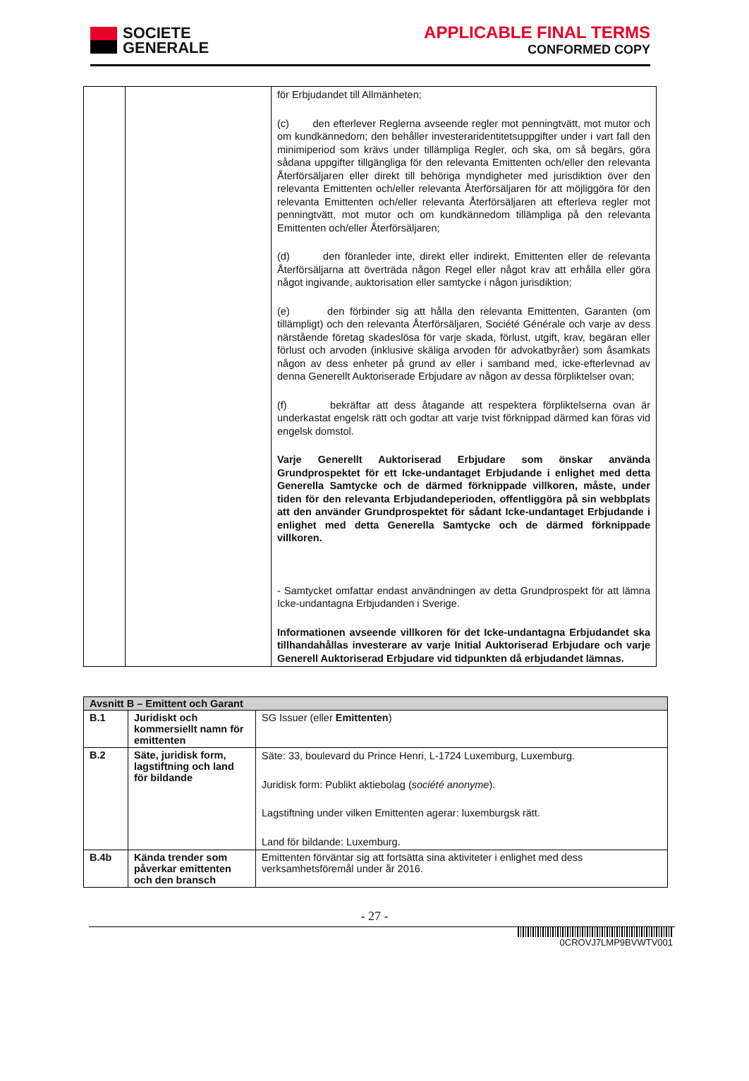SOCIETE
GENERALE
APPLICABLE FINAL TERMS
CONFORMED COPY
| | | för Erbjudandet till Allmänheten; (c) den efterlever Reglerna avseende regler mot penningtvätt, mot mutor och om kundkännedom; den behåller investeraridentitetsuppgifter under i vart fall den minimiperiod som krävs under tillämpliga Regler, och ska, om så begärs, göra sådana uppgifter tillgängliga för den relevanta Emittenten och/eller den relevanta Återförsäljaren eller direkt till behöriga myndigheter med jurisdiktion över den relevanta Emittenten och/eller relevanta Återförsäljaren för att möjliggöra för den relevanta Emittenten och/eller relevanta Återförsäljaren att efterleva regler mot penningtvätt, mot mutor och om kundkännedom tillämpliga på den relevanta Emittenten och/eller Återförsäljaren; (d) den föranleder inte, direkt eller indirekt, Emittenten eller de relevanta Återförsäljarna att överträda någon Regel eller något krav att erhålla eller göra något ingivande, auktorisation eller samtycke i någon jurisdiktion; (e) den förbinder sig att hålla den relevanta Emittenten, Garanten (om tillämpligt) och den relevanta Återförsäljaren, Société Générale och varje av dess närstående företag skadeslösa för varje skada, förlust, utgift, krav, begäran eller förlust och arvoden (inklusive skäliga arvoden för advokatbyråer) som åsamkats någon av dess enheter på grund av eller i samband med, icke-efterlevnad av denna Generellt Auktoriserade Erbjudare av någon av dessa förpliktelser ovan; (f) bekräftar att dess åtagande att respektera förpliktelserna ovan är underkastat engelsk rätt och godtar att varje tvist förknippad därmed kan föras vid engelsk domstol. Varje Generellt Auktoriserad Erbjudare som önskar använda Grundprospektet för ett Icke-undantaget Erbjudande i enlighet med detta Generella Samtycke och de därmed förknippade villkoren, måste, under tiden för den relevanta Erbjudandeperioden, offentliggöra på sin webbplats att den använder Grundprospektet för sådant Icke-undantaget Erbjudande i enlighet med detta Generella Samtycke och de därmed förknippade villkoren. - Samtycket omfattar endast användningen av detta Grundprospekt för att lämna Icke-undantagna Erbjudanden i Sverige. Informationen avseende villkoren för det Icke-undantagna Erbjudandet ska tillhandahållas investerare av varje Initial Auktoriserad Erbjudare och varje Generell Auktoriserad Erbjudare vid tidpunkten då erbjudandet lämnas. |
| Avsnitt B – Emittent och Garant | | |
| --- | --- | --- |
| B.1 | Juridiskt och kommersiellt namn för emittenten | SG Issuer (eller Emittenten ) |
| B.2 | Säte, juridisk form, lagstiftning och land för bildande | Säte: 33, boulevard du Prince Henri, L-1724 Luxemburg, Luxemburg. Juridisk form: Publikt aktiebolag ( société anonyme ). Lagstiftning under vilken Emittenten agerar: luxemburgsk rätt. Land för bildande: Luxemburg. |
| B.4b | Kända trender som påverkar emittenten och den bransch | Emittenten förväntar sig att fortsätta sina aktiviteter i enlighet med dess verksamhetsföremål under år 2016. |
- 27 -
0CROVJ7LMP9BVWTV001